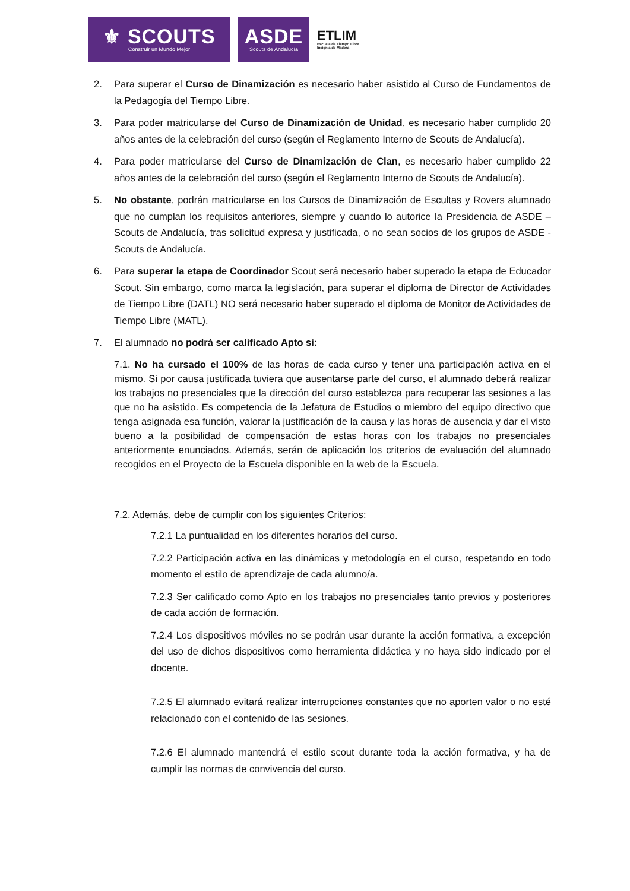⚜ SCOUTS
Construir un Mundo Mejor
ASDE
Scouts de Andalucía
ETLIM
Escuela de Tiempo Libre
Insignia de Madera
2. Para superar el Curso de Dinamización es necesario haber asistido al Curso de Fundamentos de la Pedagogía del Tiempo Libre.
3. Para poder matricularse del Curso de Dinamización de Unidad, es necesario haber cumplido 20 años antes de la celebración del curso (según el Reglamento Interno de Scouts de Andalucía).
4. Para poder matricularse del Curso de Dinamización de Clan, es necesario haber cumplido 22 años antes de la celebración del curso (según el Reglamento Interno de Scouts de Andalucía).
5. No obstante, podrán matricularse en los Cursos de Dinamización de Escultas y Rovers alumnado que no cumplan los requisitos anteriores, siempre y cuando lo autorice la Presidencia de ASDE – Scouts de Andalucía, tras solicitud expresa y justificada, o no sean socios de los grupos de ASDE - Scouts de Andalucía.
6. Para superar la etapa de Coordinador Scout será necesario haber superado la etapa de Educador Scout. Sin embargo, como marca la legislación, para superar el diploma de Director de Actividades de Tiempo Libre (DATL) NO será necesario haber superado el diploma de Monitor de Actividades de Tiempo Libre (MATL).
7. El alumnado no podrá ser calificado Apto si:
7.1. No ha cursado el 100% de las horas de cada curso y tener una participación activa en el mismo. Si por causa justificada tuviera que ausentarse parte del curso, el alumnado deberá realizar los trabajos no presenciales que la dirección del curso establezca para recuperar las sesiones a las que no ha asistido. Es competencia de la Jefatura de Estudios o miembro del equipo directivo que tenga asignada esa función, valorar la justificación de la causa y las horas de ausencia y dar el visto bueno a la posibilidad de compensación de estas horas con los trabajos no presenciales anteriormente enunciados. Además, serán de aplicación los criterios de evaluación del alumnado recogidos en el Proyecto de la Escuela disponible en la web de la Escuela.
7.2. Además, debe de cumplir con los siguientes Criterios:
7.2.1 La puntualidad en los diferentes horarios del curso.
7.2.2 Participación activa en las dinámicas y metodología en el curso, respetando en todo momento el estilo de aprendizaje de cada alumno/a.
7.2.3 Ser calificado como Apto en los trabajos no presenciales tanto previos y posteriores de cada acción de formación.
7.2.4 Los dispositivos móviles no se podrán usar durante la acción formativa, a excepción del uso de dichos dispositivos como herramienta didáctica y no haya sido indicado por el docente.
7.2.5 El alumnado evitará realizar interrupciones constantes que no aporten valor o no esté relacionado con el contenido de las sesiones.
7.2.6 El alumnado mantendrá el estilo scout durante toda la acción formativa, y ha de cumplir las normas de convivencia del curso.